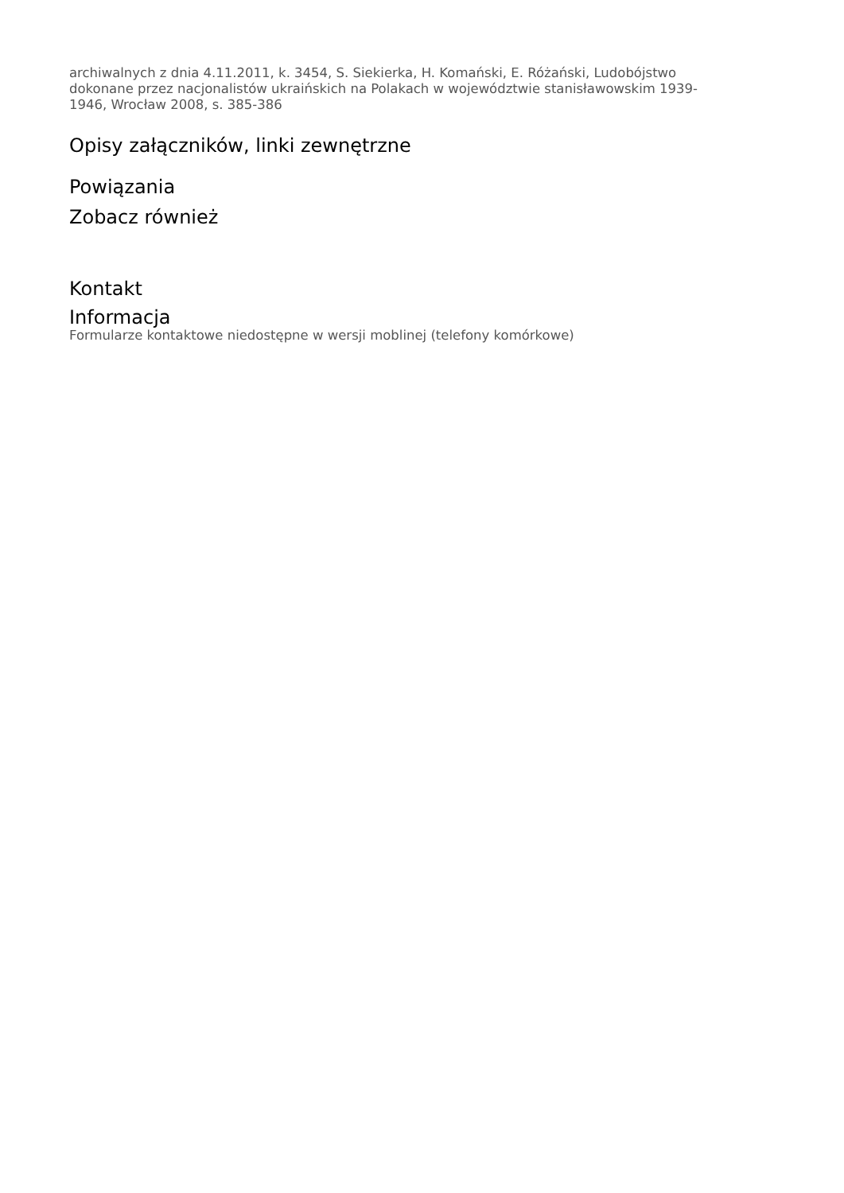archiwalnych z dnia 4.11.2011, k. 3454, S. Siekierka, H. Komański, E. Różański, Ludobójstwo dokonane przez nacjonalistów ukraińskich na Polakach w województwie stanisławowskim 1939-1946, Wrocław 2008, s. 385-386
Opisy załączników, linki zewnętrzne
Powiązania
Zobacz również
Kontakt
Informacja
Formularze kontaktowe niedostępne w wersji moblinej (telefony komórkowe)